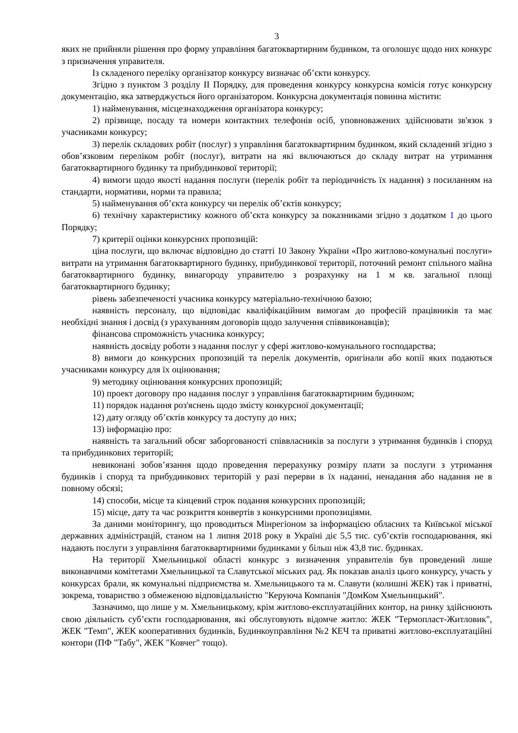3
яких не прийняли рішення про форму управління багатоквартирним будинком, та оголошує щодо них конкурс з призначення управителя.
Із складеного переліку організатор конкурсу визначає об’єкти конкурсу.
Згідно з пунктом 3 розділу ІІ Порядку, для проведення конкурсу конкурсна комісія готує конкурсну документацію, яка затверджується його організатором. Конкурсна документація повинна містити:
1) найменування, місцезнаходження організатора конкурсу;
2) прізвище, посаду та номери контактних телефонів осіб, уповноважених здійснювати зв'язок з учасниками конкурсу;
3) перелік складових робіт (послуг) з управління багатоквартирним будинком, який складений згідно з обов’язковим переліком робіт (послуг), витрати на які включаються до складу витрат на утримання багатоквартирного будинку та прибудинкової території;
4) вимоги щодо якості надання послуги (перелік робіт та періодичність їх надання) з посиланням на стандарти, нормативи, норми та правила;
5) найменування об’єкта конкурсу чи перелік об’єктів конкурсу;
6) технічну характеристику кожного об’єкта конкурсу за показниками згідно з додатком 1 до цього Порядку;
7) критерії оцінки конкурсних пропозицій:
ціна послуги, що включає відповідно до статті 10 Закону України «Про житлово-комунальні послуги» витрати на утримання багатоквартирного будинку, прибудинкової території, поточний ремонт спільного майна багатоквартирного будинку, винагороду управителю з розрахунку на 1 м кв. загальної площі багатоквартирного будинку;
рівень забезпеченості учасника конкурсу матеріально-технічною базою;
наявність персоналу, що відповідає кваліфікаційним вимогам до професій працівників та має необхідні знання і досвід (з урахуванням договорів щодо залучення співвиконавців);
фінансова спроможність учасника конкурсу;
наявність досвіду роботи з надання послуг у сфері житлово-комунального господарства;
8) вимоги до конкурсних пропозицій та перелік документів, оригінали або копії яких подаються учасниками конкурсу для їх оцінювання;
9) методику оцінювання конкурсних пропозицій;
10) проект договору про надання послуг з управління багатоквартирним будинком;
11) порядок надання роз'яснень щодо змісту конкурсної документації;
12) дату огляду об’єктів конкурсу та доступу до них;
13) інформацію про:
наявність та загальний обсяг заборгованості співвласників за послуги з утримання будинків і споруд та прибудинкових територій;
невиконані зобов’язання щодо проведення перерахунку розміру плати за послуги з утримання будинків і споруд та прибудинкових територій у разі перерви в їх наданні, ненадання або надання не в повному обсязі;
14) способи, місце та кінцевий строк подання конкурсних пропозицій;
15) місце, дату та час розкриття конвертів з конкурсними пропозиціями.
За даними моніторингу, що проводиться Мінрегіоном за інформацією обласних та Київської міської державних адміністрацій, станом на 1 липня 2018 року в Україні діє 5,5 тис. суб’єктів господарювання, які надають послуги з управління багатоквартирними будинками у більш ніж 43,8 тис. будинках.
На території Хмельницької області конкурс з визначення управителів був проведений лише виконавчими комітетами Хмельницької та Славутської міських рад. Як показав аналіз цього конкурсу, участь у конкурсах брали, як комунальні підприємства м. Хмельницького та м. Славути (колишні ЖЕК) так і приватні, зокрема, товариство з обмеженою відповідальністю "Керуюча Компанія "ДомКом Хмельницький".
Зазначимо, що лише у м. Хмельницькому, крім житлово-експлуатаційних контор, на ринку здійснюють свою діяльність суб’єкти господарювання, які обслуговують відомче житло: ЖЕК "Термопласт-Житловик", ЖЕК "Темп", ЖЕК кооперативних будинків, Будинкоуправління №2 КЕЧ та приватні житлово-експлуатаційні контори (ПФ "Табу", ЖЕК "Ковчег" тощо).